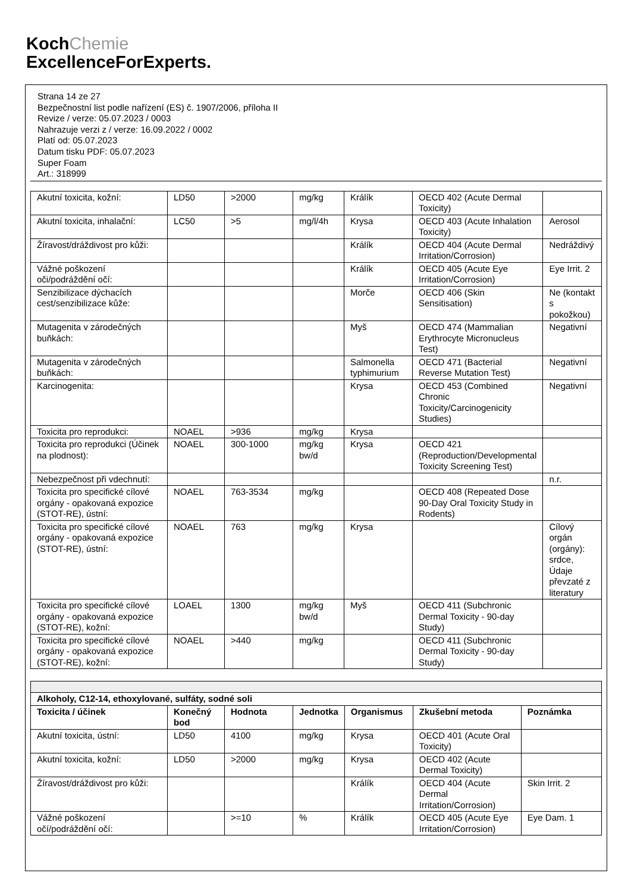KochChemie
ExcellenceForExperts.
Strana 14 ze 27
Bezpečnostní list podle nařízení (ES) č. 1907/2006, příloha II
Revize / verze: 05.07.2023 / 0003
Nahrazuje verzi z / verze: 16.09.2022 / 0002
Platí od: 05.07.2023
Datum tisku PDF: 05.07.2023
Super Foam
Art.: 318999
| Akutní toxicita, kožní: | LD50 | >2000 | mg/kg | Králík | OECD 402 (Acute Dermal Toxicity) | |
| Akutní toxicita, inhalační: | LC50 | >5 | mg/l/4h | Krysa | OECD 403 (Acute Inhalation Toxicity) | Aerosol |
| Žíravost/dráždivost pro kůži: | | | | Králík | OECD 404 (Acute Dermal Irritation/Corrosion) | Nedráždivý |
| Vážné poškození oči/podráždění očí: | | | | Králík | OECD 405 (Acute Eye Irritation/Corrosion) | Eye Irrit. 2 |
| Senzibilizace dýchacích cest/senzibilizace kůže: | | | | Morče | OECD 406 (Skin Sensitisation) | Ne (kontakt s pokožkou) |
| Mutagenita v zárodečných buňkách: | | | | Myš | OECD 474 (Mammalian Erythrocyte Micronucleus Test) | Negativní |
| Mutagenita v zárodečných buňkách: | | | | Salmonella typhimurium | OECD 471 (Bacterial Reverse Mutation Test) | Negativní |
| Karcinogenita: | | | | Krysa | OECD 453 (Combined Chronic Toxicity/Carcinogenicity Studies) | Negativní |
| Toxicita pro reprodukci: | NOAEL | >936 | mg/kg | Krysa | | |
| Toxicita pro reprodukci (Účinek na plodnost): | NOAEL | 300-1000 | mg/kg bw/d | Krysa | OECD 421 (Reproduction/Developmental Toxicity Screening Test) | |
| Nebezpečnost při vdechnutí: | | | | | | n.r. |
| Toxicita pro specifické cílové orgány - opakovaná expozice (STOT-RE), ústní: | NOAEL | 763-3534 | mg/kg | | OECD 408 (Repeated Dose 90-Day Oral Toxicity Study in Rodents) | |
| Toxicita pro specifické cílové orgány - opakovaná expozice (STOT-RE), ústní: | NOAEL | 763 | mg/kg | Krysa | | Cílový orgán (orgány): srdce, Údaje převzaté z literatury |
| Toxicita pro specifické cílové orgány - opakovaná expozice (STOT-RE), kožní: | LOAEL | 1300 | mg/kg bw/d | Myš | OECD 411 (Subchronic Dermal Toxicity - 90-day Study) | |
| Toxicita pro specifické cílové orgány - opakovaná expozice (STOT-RE), kožní: | NOAEL | >440 | mg/kg | | OECD 411 (Subchronic Dermal Toxicity - 90-day Study) | |
| Alkoholy, C12-14, ethoxylované, sulfáty, sodné soli | | | | | | |
| --- | --- | --- | --- | --- | --- | --- |
| Toxicita / účinek | Konečný bod | Hodnota | Jednotka | Organismus | Zkušební metoda | Poznámka |
| Akutní toxicita, ústní: | LD50 | 4100 | mg/kg | Krysa | OECD 401 (Acute Oral Toxicity) | |
| Akutní toxicita, kožní: | LD50 | >2000 | mg/kg | Krysa | OECD 402 (Acute Dermal Toxicity) | |
| Žíravost/dráždivost pro kůži: | | | | Králík | OECD 404 (Acute Dermal Irritation/Corrosion) | Skin Irrit. 2 |
| Vážné poškození očí/podráždění očí: | | >=10 | % | Králík | OECD 405 (Acute Eye Irritation/Corrosion) | Eye Dam. 1 |